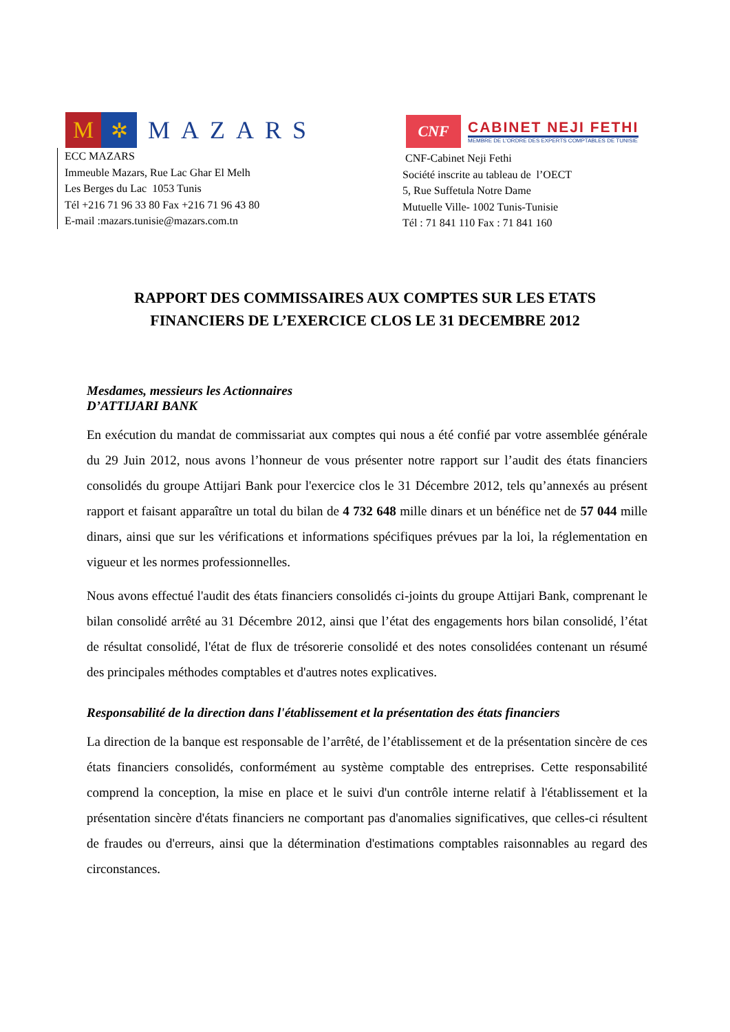M ✲
MAZARS
ECC MAZARS
Immeuble Mazars, Rue Lac Ghar El Melh
Les Berges du Lac 1053 Tunis
Tél +216 71 96 33 80 Fax +216 71 96 43 80
E-mail :mazars.tunisie@mazars.com.tn
CNF
CABINET NEJI FETHI
MEMBRE DE L'ORDRE DES EXPERTS COMPTABLES DE TUNISIE
CNF-Cabinet Neji Fethi
Société inscrite au tableau de l’OECT
5, Rue Suffetula Notre Dame
Mutuelle Ville- 1002 Tunis-Tunisie
Tél : 71 841 110 Fax : 71 841 160
RAPPORT DES COMMISSAIRES AUX COMPTES SUR LES ETATS
FINANCIERS DE L’EXERCICE CLOS LE 31 DECEMBRE 2012
Mesdames, messieurs les Actionnaires
D’ATTIJARI BANK
En exécution du mandat de commissariat aux comptes qui nous a été confié par votre assemblée générale du 29 Juin 2012, nous avons l’honneur de vous présenter notre rapport sur l’audit des états financiers consolidés du groupe Attijari Bank pour l'exercice clos le 31 Décembre 2012, tels qu’annexés au présent rapport et faisant apparaître un total du bilan de 4 732 648 mille dinars et un bénéfice net de 57 044 mille dinars, ainsi que sur les vérifications et informations spécifiques prévues par la loi, la réglementation en vigueur et les normes professionnelles.
Nous avons effectué l'audit des états financiers consolidés ci-joints du groupe Attijari Bank, comprenant le bilan consolidé arrêté au 31 Décembre 2012, ainsi que l’état des engagements hors bilan consolidé, l’état de résultat consolidé, l'état de flux de trésorerie consolidé et des notes consolidées contenant un résumé des principales méthodes comptables et d'autres notes explicatives.
Responsabilité de la direction dans l'établissement et la présentation des états financiers
La direction de la banque est responsable de l’arrêté, de l’établissement et de la présentation sincère de ces états financiers consolidés, conformément au système comptable des entreprises. Cette responsabilité comprend la conception, la mise en place et le suivi d'un contrôle interne relatif à l'établissement et la présentation sincère d'états financiers ne comportant pas d'anomalies significatives, que celles-ci résultent de fraudes ou d'erreurs, ainsi que la détermination d'estimations comptables raisonnables au regard des circonstances.